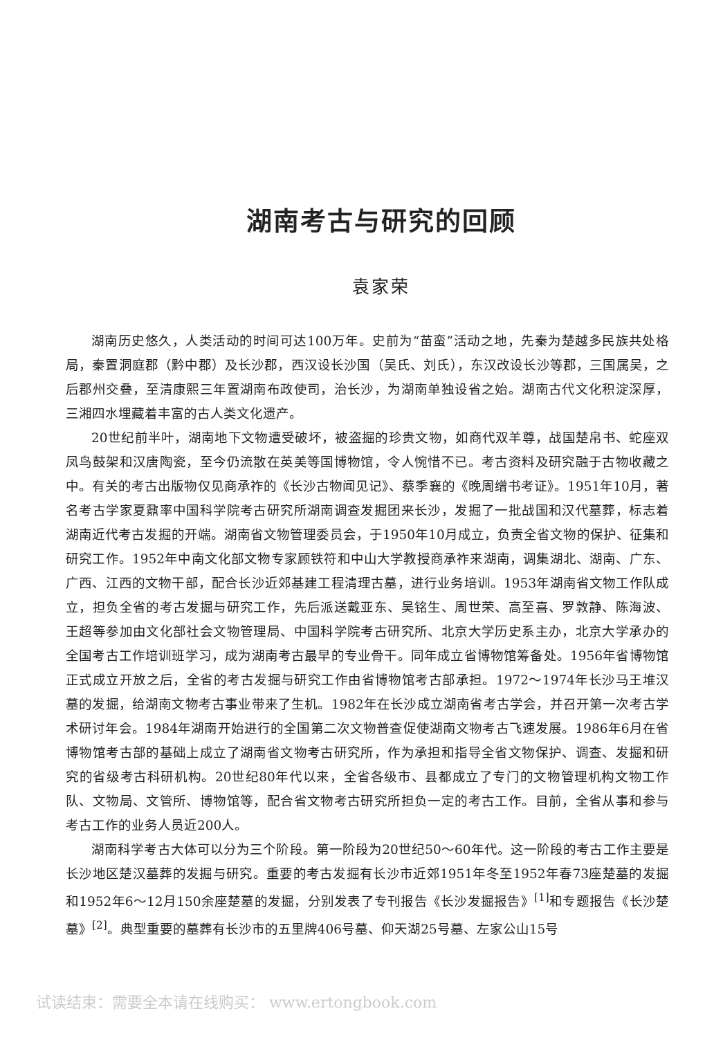湖南考古与研究的回顾
袁家荣
湖南历史悠久，人类活动的时间可达100万年。史前为“苗蛮”活动之地，先秦为楚越多民族共处格局，秦置洞庭郡（黔中郡）及长沙郡，西汉设长沙国（吴氏、刘氏），东汉改设长沙等郡，三国属吴，之后郡州交叠，至清康熙三年置湖南布政使司，治长沙，为湖南单独设省之始。湖南古代文化积淀深厚，三湘四水埋藏着丰富的古人类文化遗产。
20世纪前半叶，湖南地下文物遭受破坏，被盗掘的珍贵文物，如商代双羊尊，战国楚帛书、蛇座双凤鸟鼓架和汉唐陶瓷，至今仍流散在英美等国博物馆，令人惋惜不已。考古资料及研究融于古物收藏之中。有关的考古出版物仅见商承祚的《长沙古物闻见记》、蔡季襄的《晚周缯书考证》。1951年10月，著名考古学家夏鼐率中国科学院考古研究所湖南调查发掘团来长沙，发掘了一批战国和汉代墓葬，标志着湖南近代考古发掘的开端。湖南省文物管理委员会，于1950年10月成立，负责全省文物的保护、征集和研究工作。1952年中南文化部文物专家顾铁符和中山大学教授商承祚来湖南，调集湖北、湖南、广东、广西、江西的文物干部，配合长沙近郊基建工程清理古墓，进行业务培训。1953年湖南省文物工作队成立，担负全省的考古发掘与研究工作，先后派送戴亚东、吴铭生、周世荣、高至喜、罗敦静、陈海波、王超等参加由文化部社会文物管理局、中国科学院考古研究所、北京大学历史系主办，北京大学承办的全国考古工作培训班学习，成为湖南考古最早的专业骨干。同年成立省博物馆筹备处。1956年省博物馆正式成立开放之后，全省的考古发掘与研究工作由省博物馆考古部承担。1972～1974年长沙马王堆汉墓的发掘，给湖南文物考古事业带来了生机。1982年在长沙成立湖南省考古学会，并召开第一次考古学术研讨年会。1984年湖南开始进行的全国第二次文物普查促使湖南文物考古飞速发展。1986年6月在省博物馆考古部的基础上成立了湖南省文物考古研究所，作为承担和指导全省文物保护、调查、发掘和研究的省级考古科研机构。20世纪80年代以来，全省各级市、县都成立了专门的文物管理机构文物工作队、文物局、文管所、博物馆等，配合省文物考古研究所担负一定的考古工作。目前，全省从事和参与考古工作的业务人员近200人。
湖南科学考古大体可以分为三个阶段。第一阶段为20世纪50～60年代。这一阶段的考古工作主要是长沙地区楚汉墓葬的发掘与研究。重要的考古发掘有长沙市近郊1951年冬至1952年春73座楚墓的发掘和1952年6～12月150余座楚墓的发掘，分别发表了专刊报告《长沙发掘报告》<sup>[1]</sup>和专题报告《长沙楚墓》<sup>[2]</sup>。典型重要的墓葬有长沙市的五里牌406号墓、仰天湖25号墓、左家公山15号
试读结束：需要全本请在线购买： www.ertongbook.com